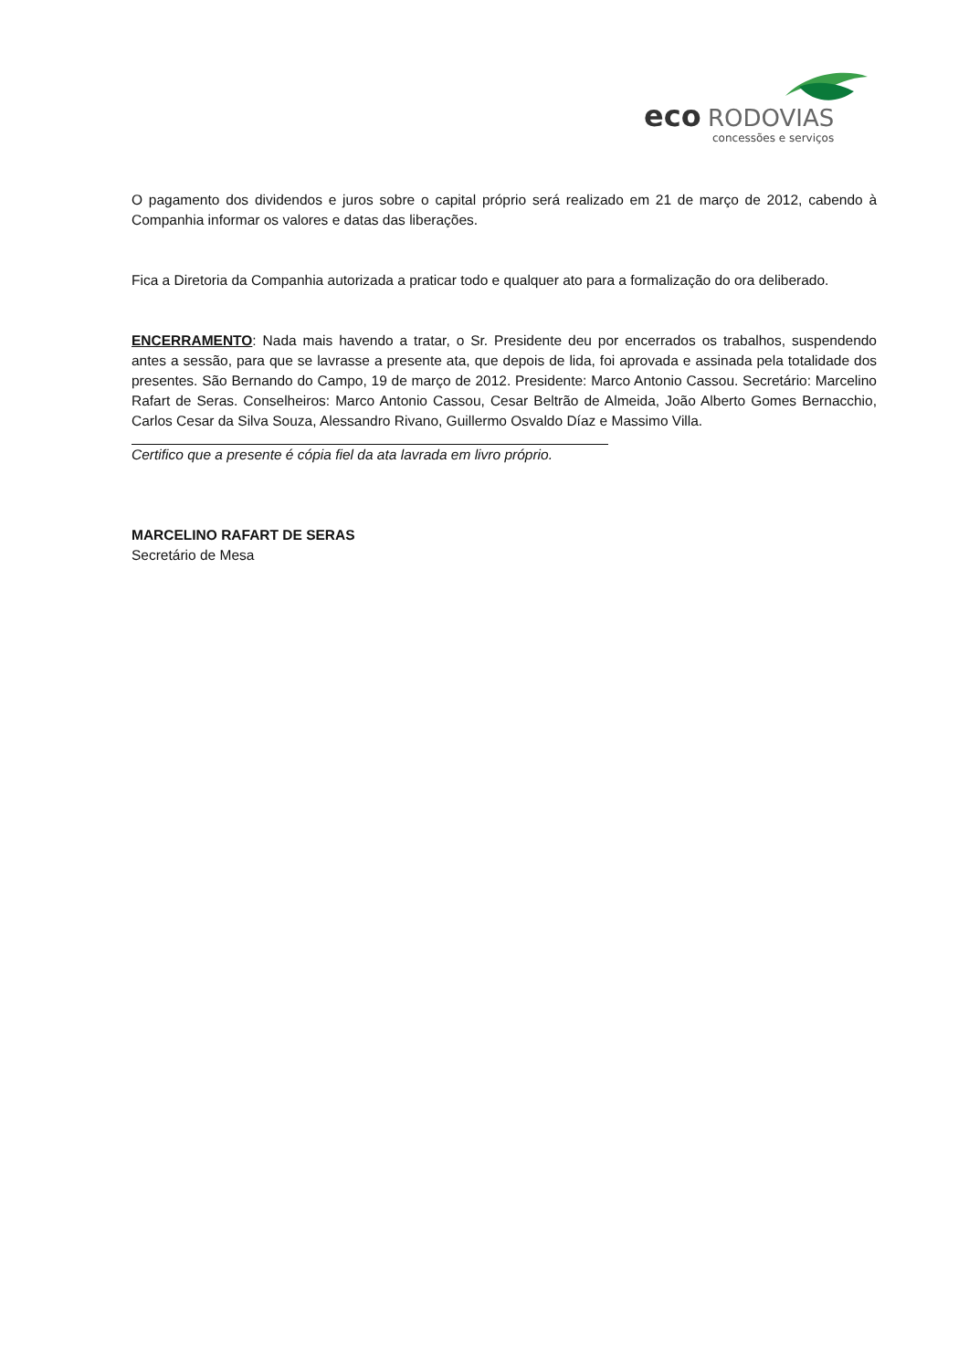eco
RODOVIAS
concessões e serviços
O pagamento dos dividendos e juros sobre o capital próprio será realizado em 21 de março de 2012, cabendo à Companhia informar os valores e datas das liberações.
Fica a Diretoria da Companhia autorizada a praticar todo e qualquer ato para a formalização do ora deliberado.
ENCERRAMENTO: Nada mais havendo a tratar, o Sr. Presidente deu por encerrados os trabalhos, suspendendo antes a sessão, para que se lavrasse a presente ata, que depois de lida, foi aprovada e assinada pela totalidade dos presentes. São Bernando do Campo, 19 de março de 2012. Presidente: Marco Antonio Cassou. Secretário: Marcelino Rafart de Seras. Conselheiros: Marco Antonio Cassou, Cesar Beltrão de Almeida, João Alberto Gomes Bernacchio, Carlos Cesar da Silva Souza, Alessandro Rivano, Guillermo Osvaldo Díaz e Massimo Villa.
Certifico que a presente é cópia fiel da ata lavrada em livro próprio.
MARCELINO RAFART DE SERAS
Secretário de Mesa